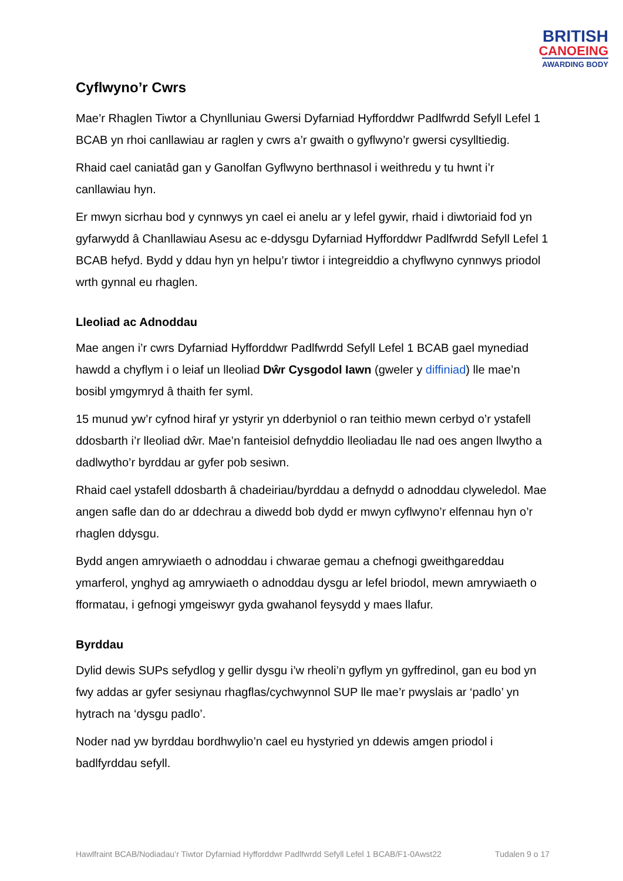BRITISH
CANOEING
AWARDING BODY
Cyflwyno’r Cwrs
Mae’r Rhaglen Tiwtor a Chynlluniau Gwersi Dyfarniad Hyfforddwr Padlfwrdd Sefyll Lefel 1 BCAB yn rhoi canllawiau ar raglen y cwrs a’r gwaith o gyflwyno’r gwersi cysylltiedig.
Rhaid cael caniatâd gan y Ganolfan Gyflwyno berthnasol i weithredu y tu hwnt i’r canllawiau hyn.
Er mwyn sicrhau bod y cynnwys yn cael ei anelu ar y lefel gywir, rhaid i diwtoriaid fod yn gyfarwydd â Chanllawiau Asesu ac e-ddysgu Dyfarniad Hyfforddwr Padlfwrdd Sefyll Lefel 1 BCAB hefyd. Bydd y ddau hyn yn helpu’r tiwtor i integreiddio a chyflwyno cynnwys priodol wrth gynnal eu rhaglen.
Lleoliad ac Adnoddau
Mae angen i’r cwrs Dyfarniad Hyfforddwr Padlfwrdd Sefyll Lefel 1 BCAB gael mynediad hawdd a chyflym i o leiaf un lleoliad Dŵr Cysgodol Iawn (gweler y diffiniad) lle mae’n bosibl ymgymryd â thaith fer syml.
15 munud yw’r cyfnod hiraf yr ystyrir yn dderbyniol o ran teithio mewn cerbyd o’r ystafell ddosbarth i’r lleoliad dŵr. Mae’n fanteisiol defnyddio lleoliadau lle nad oes angen llwytho a dadlwytho’r byrddau ar gyfer pob sesiwn.
Rhaid cael ystafell ddosbarth â chadeiriau/byrddau a defnydd o adnoddau clyweledol. Mae angen safle dan do ar ddechrau a diwedd bob dydd er mwyn cyflwyno’r elfennau hyn o’r rhaglen ddysgu.
Bydd angen amrywiaeth o adnoddau i chwarae gemau a chefnogi gweithgareddau ymarferol, ynghyd ag amrywiaeth o adnoddau dysgu ar lefel briodol, mewn amrywiaeth o fformatau, i gefnogi ymgeiswyr gyda gwahanol feysydd y maes llafur.
Byrddau
Dylid dewis SUPs sefydlog y gellir dysgu i’w rheoli’n gyflym yn gyffredinol, gan eu bod yn fwy addas ar gyfer sesiynau rhagflas/cychwynnol SUP lle mae’r pwyslais ar ‘padlo’ yn hytrach na ‘dysgu padlo’.
Noder nad yw byrddau bordhwylio’n cael eu hystyried yn ddewis amgen priodol i badlfyrddau sefyll.
Hawlfraint BCAB/Nodiadau’r Tiwtor Dyfarniad Hyfforddwr Padlfwrdd Sefyll Lefel 1 BCAB/F1-0Awst22 Tudalen 9 o 17